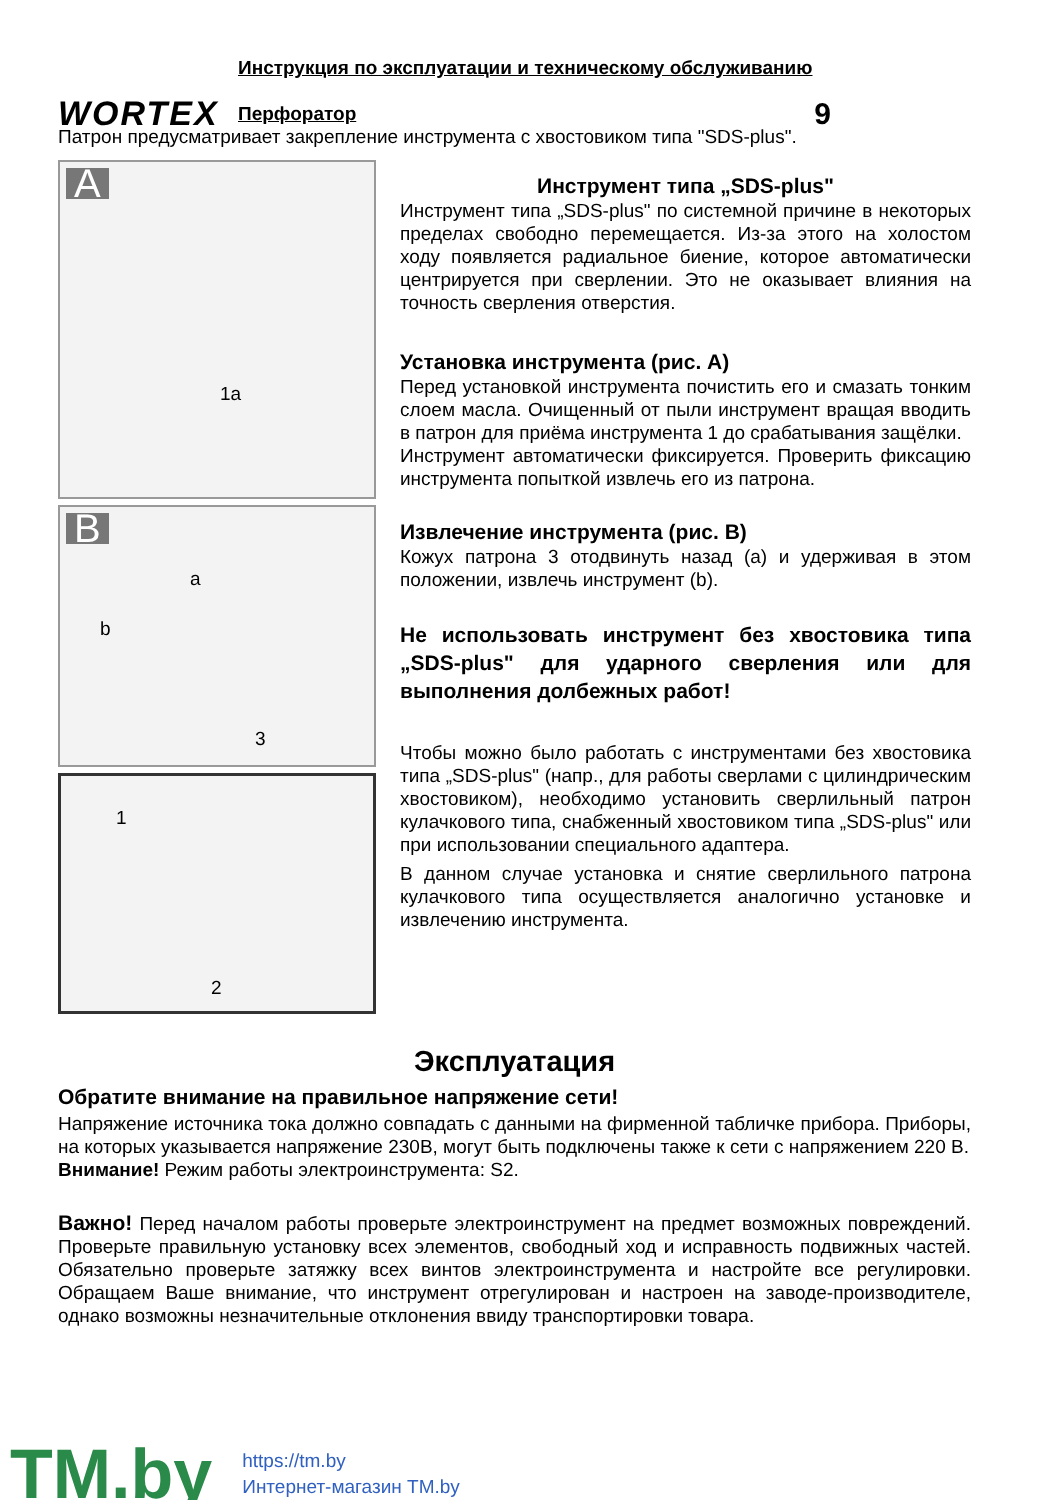WORTEX
Инструкция по эксплуатации и техническому обслуживанию
Перфоратор
9
Патрон предусматривает закрепление инструмента с хвостовиком типа "SDS-plus".
A
1a
B
a
b
3
1
2
Инструмент типа „SDS-plus"
Инструмент типа „SDS-plus" по системной причине в некоторых пределах свободно перемещается. Из-за этого на холостом ходу появляется радиальное биение, которое автоматически центрируется при сверлении. Это не оказывает влияния на точность сверления отверстия.
Установка инструмента (рис. А)
Перед установкой инструмента почистить его и смазать тонким слоем масла. Очищенный от пыли инструмент вращая вводить в патрон для приёма инструмента 1 до срабатывания защёлки.
Инструмент автоматически фиксируется. Проверить фиксацию инструмента попыткой извлечь его из патрона.
Извлечение инструмента (рис. В)
Кожух патрона 3 отодвинуть назад (а) и удерживая в этом положении, извлечь инструмент (b).
Не использовать инструмент без хвостовика типа „SDS-plus" для ударного сверления или для выполнения долбежных работ!
Чтобы можно было работать с инструментами без хвостовика типа „SDS-plus" (напр., для работы сверлами с цилиндрическим хвостовиком), необходимо установить сверлильный патрон кулачкового типа, снабженный хвостовиком типа „SDS-plus" или при использовании специального адаптера.
В данном случае установка и снятие сверлильного патрона кулачкового типа осуществляется аналогично установке и извлечению инструмента.
Эксплуатация
Обратите внимание на правильное напряжение сети!
Напряжение источника тока должно совпадать с данными на фирменной табличке прибора. Приборы, на которых указывается напряжение 230В, могут быть подключены также к сети с напряжением 220 В.
Внимание! Режим работы электроинструмента: S2.
Важно! Перед началом работы проверьте электроинструмент на предмет возможных повреждений. Проверьте правильную установку всех элементов, свободный ход и исправность подвижных частей. Обязательно проверьте затяжку всех винтов электроинструмента и настройте все регулировки. Обращаем Ваше внимание, что инструмент отрегулирован и настроен на заводе-производителе, однако возможны незначительные отклонения ввиду транспортировки товара.
TM.by
https://tm.by
Интернет-магазин TM.by